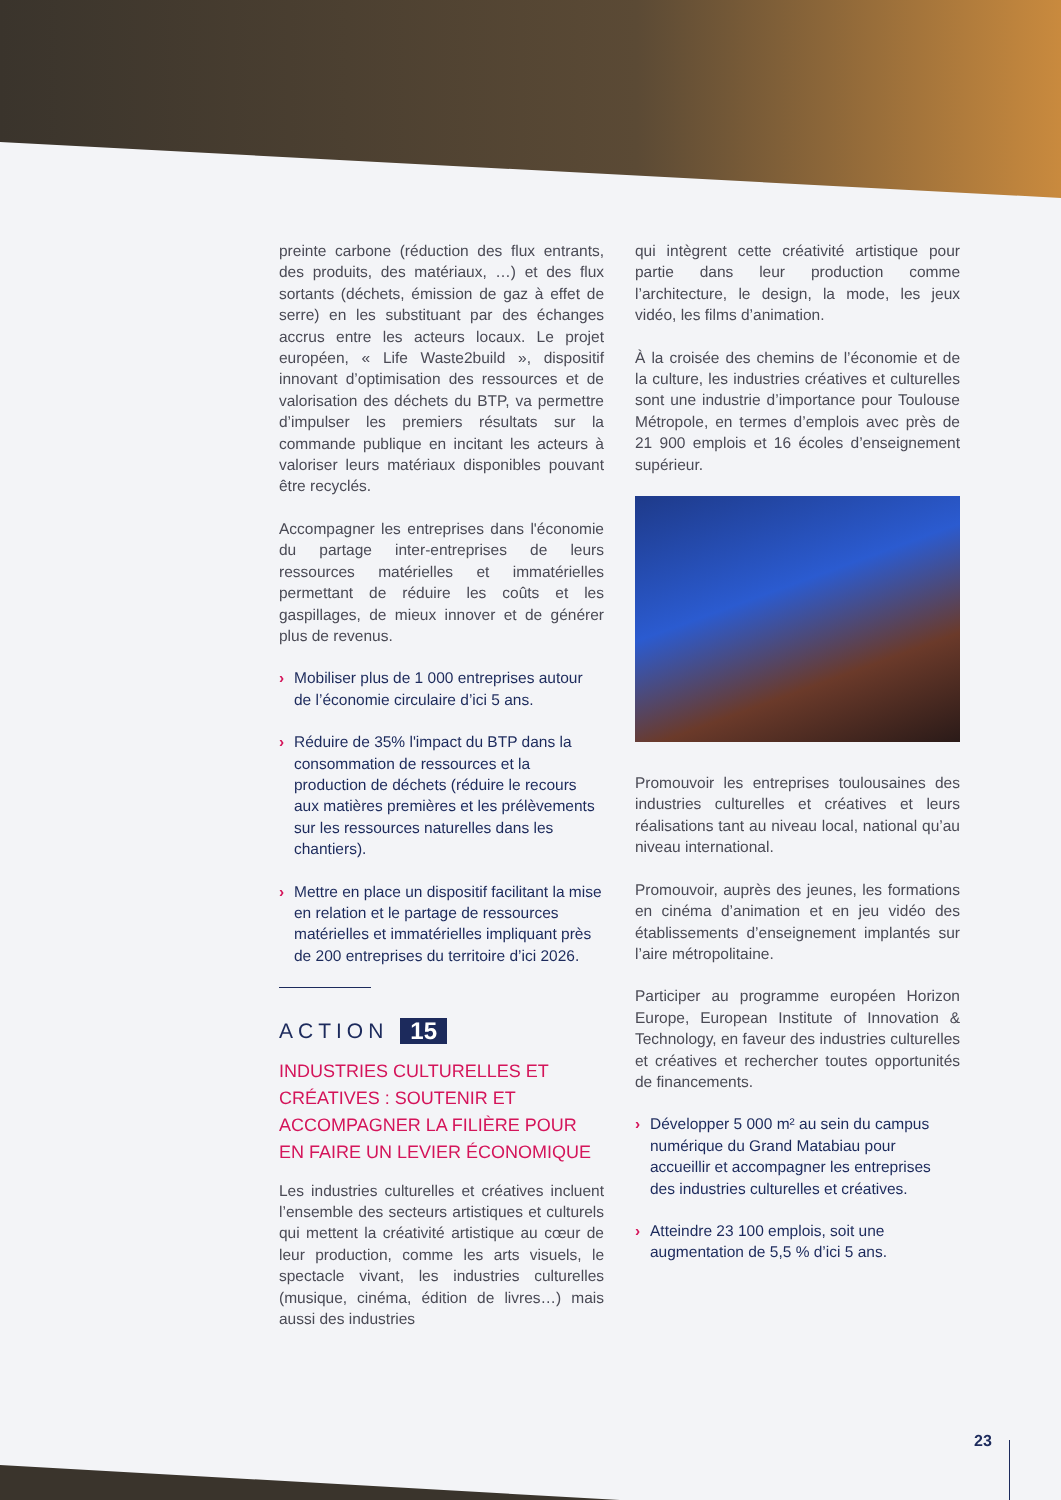preinte carbone (réduction des flux entrants, des produits, des matériaux, …) et des flux sortants (déchets, émission de gaz à effet de serre) en les substituant par des échanges accrus entre les acteurs locaux. Le projet européen, « Life Waste2build », dispositif innovant d’optimisation des ressources et de valorisation des déchets du BTP, va permettre d’impulser les premiers résultats sur la commande publique en incitant les acteurs à valoriser leurs matériaux disponibles pouvant être recyclés.
Accompagner les entreprises dans l'économie du partage inter-entreprises de leurs ressources matérielles et immatérielles permettant de réduire les coûts et les gaspillages, de mieux innover et de générer plus de revenus.
› Mobiliser plus de 1 000 entreprises autour de l’économie circulaire d’ici 5 ans.
› Réduire de 35% l'impact du BTP dans la consommation de ressources et la production de déchets (réduire le recours aux matières premières et les prélèvements sur les ressources naturelles dans les chantiers).
› Mettre en place un dispositif facilitant la mise en relation et le partage de ressources matérielles et immatérielles impliquant près de 200 entreprises du territoire d’ici 2026.
ACTION 15
INDUSTRIES CULTURELLES ET CRÉATIVES : SOUTENIR ET ACCOMPAGNER LA FILIÈRE POUR EN FAIRE UN LEVIER ÉCONOMIQUE
Les industries culturelles et créatives incluent l’ensemble des secteurs artistiques et culturels qui mettent la créativité artistique au cœur de leur production, comme les arts visuels, le spectacle vivant, les industries culturelles (musique, cinéma, édition de livres…) mais aussi des industries
qui intègrent cette créativité artistique pour partie dans leur production comme l’architecture, le design, la mode, les jeux vidéo, les films d’animation.
À la croisée des chemins de l’économie et de la culture, les industries créatives et culturelles sont une industrie d’importance pour Toulouse Métropole, en termes d’emplois avec près de 21 900 emplois et 16 écoles d’enseignement supérieur.
Promouvoir les entreprises toulousaines des industries culturelles et créatives et leurs réalisations tant au niveau local, national qu’au niveau international.
Promouvoir, auprès des jeunes, les formations en cinéma d’animation et en jeu vidéo des établissements d’enseignement implantés sur l’aire métropolitaine.
Participer au programme européen Horizon Europe, European Institute of Innovation & Technology, en faveur des industries culturelles et créatives et rechercher toutes opportunités de financements.
› Développer 5 000 m² au sein du campus numérique du Grand Matabiau pour accueillir et accompagner les entreprises des industries culturelles et créatives.
› Atteindre 23 100 emplois, soit une augmentation de 5,5 % d’ici 5 ans.
23